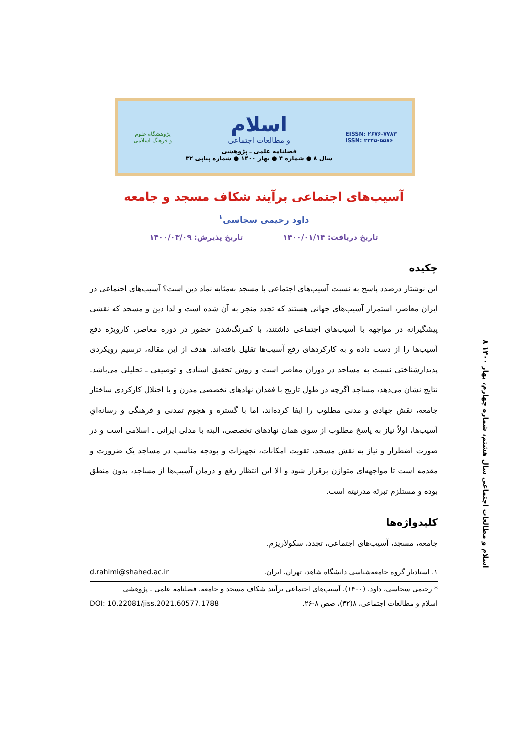پژوهشگاه علوم و فرهنگ اسلامی
اسلام
و مطالعات اجتماعی
فصلنامه علمی ـ پژوهشی
سال ۸ ● شماره ۴ ● بهار ۱۴۰۰ ● شماره پیاپی ۳۲
EISSN: ۲۶۷۶-۷۷۸۳
ISSN: ۲۳۴۵-۵۵۸۶
آسیب‌های اجتماعی برآیند شکاف مسجد و جامعه
داود رحیمی سجاسی<sup>۱</sup>
تاریخ دریافت: ۱۴۰۰/۰۱/۱۴ تاریخ پذیرش: ۱۴۰۰/۰۳/۰۹
چکیده
این نوشتار درصدد پاسخ به نسبت آسیب‌های اجتماعی با مسجد به‌مثابه نماد دین است؟ آسیب‌های اجتماعی در ایران معاصر، استمرار آسیب‌های جهانی هستند که تجدد منجر به آن شده است و لذا دین و مسجد که نقشی پیشگیرانه در مواجهه با آسیب‌های اجتماعی داشتند، با کمرنگ‌شدن حضور در دوره معاصر، کارویژه دفع آسیب‌ها را از دست داده و به کارکردهای رفع آسیب‌ها تقلیل یافته‌اند. هدف از این مقاله، ترسیم رویکردی پدیدارشناختی نسبت به مساجد در دوران معاصر است و روش تحقیق اسنادی و توصیفی ـ تحلیلی می‌باشد. نتایج نشان می‌دهد، مساجد اگرچه در طول تاریخ با فقدان نهادهای تخصصی مدرن و یا اختلال کارکردی ساختار جامعه، نقش جهادی و مدنی مطلوب را ایفا کرده‌اند، اما با گستره و هجوم تمدنی و فرهنگی و رسانه‌ایِ آسیب‌ها، اولاً نیاز به پاسخ مطلوب از سوی همان نهادهای تخصصی، البته با مدلی ایرانی ـ اسلامی است و در صورت اضطرار و نیاز به نقش مسجد، تقویت امکانات، تجهیزات و بودجه مناسب در مساجد یک ضرورت و مقدمه است تا مواجهه‌ای متوازن برقرار شود و الا این انتظار رفع و درمان آسیب‌ها از مساجد، بدون منطق بوده و مستلزم تبرئه مدرنیته است.
کلیدواژه‌ها
جامعه، مسجد، آسیب‌های اجتماعی، تجدد، سکولاریزم.
۱. استادیار گروه جامعه‌شناسی دانشگاه شاهد، تهران، ایران. d.rahimi@shahed.ac.ir
* رحیمی سجاسی، داود. (۱۴۰۰). آسیب‌های اجتماعی برآیند شکاف مسجد و جامعه. فصلنامه علمی ـ پژوهشی
اسلام و مطالعات اجتماعی، ۸(۳۲)، صص ۸-۲۶. DOI: 10.22081/jiss.2021.60577.1788
۸ اسلام و مطالعات اجتماعی سال هشتم، شماره چهارم، بهار ۱۴۰۰